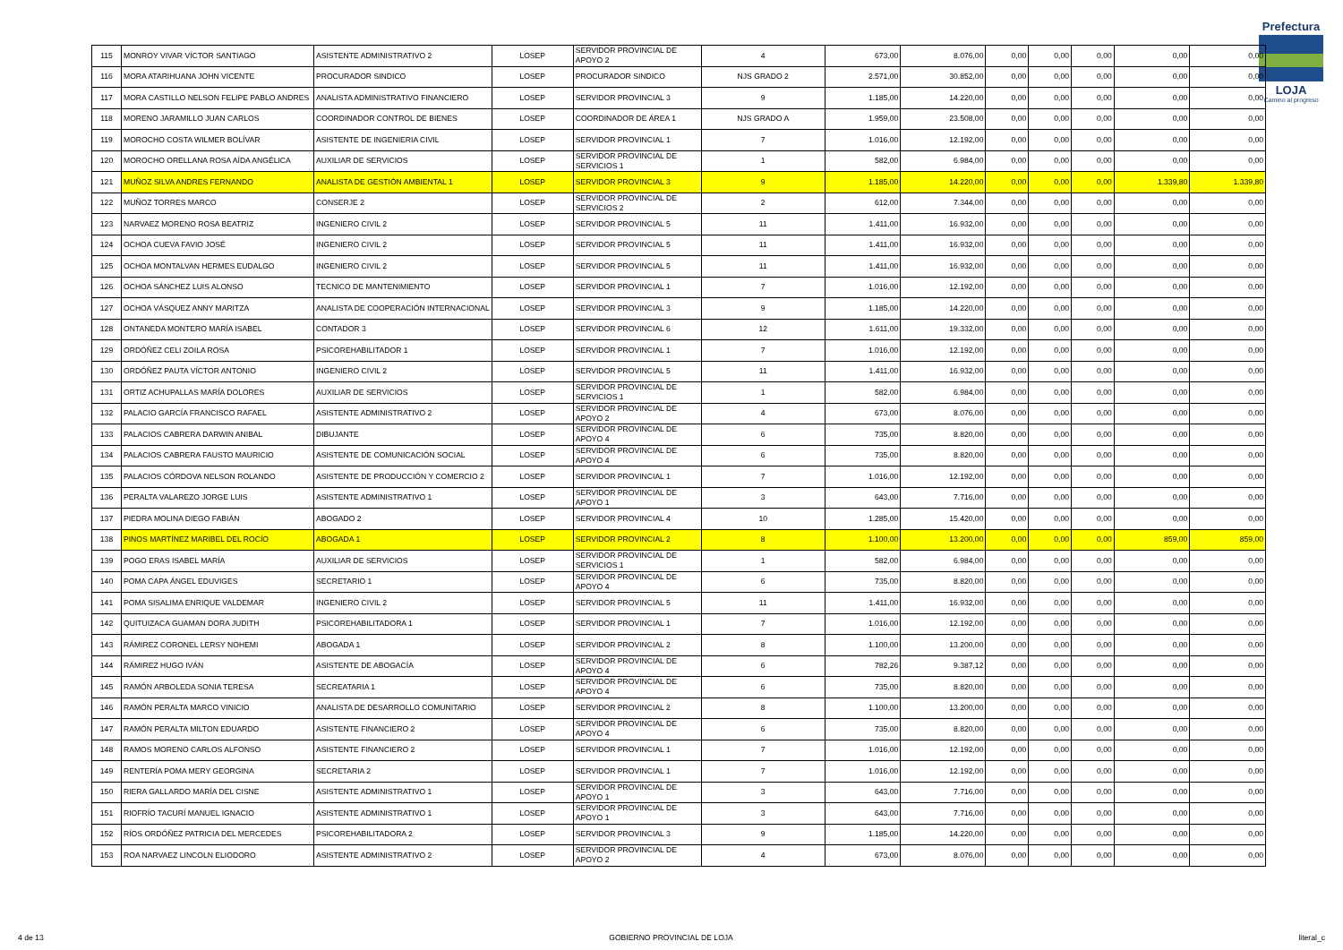Prefectura
LOJA
Camino al progreso
| 115 | MONROY VIVAR VÍCTOR SANTIAGO | ASISTENTE ADMINISTRATIVO 2 | LOSEP | SERVIDOR PROVINCIAL DE APOYO 2 | 4 | 673,00 | 8.076,00 | 0,00 | 0,00 | 0,00 | 0,00 | 0,00 |
| 116 | MORA ATARIHUANA JOHN VICENTE | PROCURADOR SINDICO | LOSEP | PROCURADOR SINDICO | NJS GRADO 2 | 2.571,00 | 30.852,00 | 0,00 | 0,00 | 0,00 | 0,00 | 0,00 |
| 117 | MORA CASTILLO NELSON FELIPE PABLO ANDRES | ANALISTA ADMINISTRATIVO FINANCIERO | LOSEP | SERVIDOR PROVINCIAL 3 | 9 | 1.185,00 | 14.220,00 | 0,00 | 0,00 | 0,00 | 0,00 | 0,00 |
| 118 | MORENO JARAMILLO JUAN CARLOS | COORDINADOR CONTROL DE BIENES | LOSEP | COORDINADOR DE ÁREA 1 | NJS GRADO A | 1.959,00 | 23.508,00 | 0,00 | 0,00 | 0,00 | 0,00 | 0,00 |
| 119 | MOROCHO COSTA WILMER BOLÍVAR | ASISTENTE DE INGENIERIA CIVIL | LOSEP | SERVIDOR PROVINCIAL 1 | 7 | 1.016,00 | 12.192,00 | 0,00 | 0,00 | 0,00 | 0,00 | 0,00 |
| 120 | MOROCHO ORELLANA ROSA AÍDA ANGÉLICA | AUXILIAR DE SERVICIOS | LOSEP | SERVIDOR PROVINCIAL DE SERVICIOS 1 | 1 | 582,00 | 6.984,00 | 0,00 | 0,00 | 0,00 | 0,00 | 0,00 |
| 121 | MUÑOZ SILVA ANDRES FERNANDO | ANALISTA DE GESTIÓN AMBIENTAL 1 | LOSEP | SERVIDOR PROVINCIAL 3 | 9 | 1.185,00 | 14.220,00 | 0,00 | 0,00 | 0,00 | 1.339,80 | 1.339,80 |
| 122 | MUÑOZ TORRES MARCO | CONSERJE 2 | LOSEP | SERVIDOR PROVINCIAL DE SERVICIOS 2 | 2 | 612,00 | 7.344,00 | 0,00 | 0,00 | 0,00 | 0,00 | 0,00 |
| 123 | NARVAEZ MORENO ROSA BEATRIZ | INGENIERO CIVIL 2 | LOSEP | SERVIDOR PROVINCIAL 5 | 11 | 1.411,00 | 16.932,00 | 0,00 | 0,00 | 0,00 | 0,00 | 0,00 |
| 124 | OCHOA CUEVA FAVIO JOSÉ | INGENIERO CIVIL 2 | LOSEP | SERVIDOR PROVINCIAL 5 | 11 | 1.411,00 | 16.932,00 | 0,00 | 0,00 | 0,00 | 0,00 | 0,00 |
| 125 | OCHOA MONTALVAN HERMES EUDALGO | INGENIERO CIVIL 2 | LOSEP | SERVIDOR PROVINCIAL 5 | 11 | 1.411,00 | 16.932,00 | 0,00 | 0,00 | 0,00 | 0,00 | 0,00 |
| 126 | OCHOA SÁNCHEZ LUIS ALONSO | TECNICO DE MANTENIMIENTO | LOSEP | SERVIDOR PROVINCIAL 1 | 7 | 1.016,00 | 12.192,00 | 0,00 | 0,00 | 0,00 | 0,00 | 0,00 |
| 127 | OCHOA VÁSQUEZ ANNY MARITZA | ANALISTA DE COOPERACIÓN INTERNACIONAL | LOSEP | SERVIDOR PROVINCIAL 3 | 9 | 1.185,00 | 14.220,00 | 0,00 | 0,00 | 0,00 | 0,00 | 0,00 |
| 128 | ONTANEDA MONTERO MARÍA ISABEL | CONTADOR 3 | LOSEP | SERVIDOR PROVINCIAL 6 | 12 | 1.611,00 | 19.332,00 | 0,00 | 0,00 | 0,00 | 0,00 | 0,00 |
| 129 | ORDÓÑEZ CELI ZOILA ROSA | PSICOREHABILITADOR 1 | LOSEP | SERVIDOR PROVINCIAL 1 | 7 | 1.016,00 | 12.192,00 | 0,00 | 0,00 | 0,00 | 0,00 | 0,00 |
| 130 | ORDÓÑEZ PAUTA VÍCTOR ANTONIO | INGENIERO CIVIL 2 | LOSEP | SERVIDOR PROVINCIAL 5 | 11 | 1.411,00 | 16.932,00 | 0,00 | 0,00 | 0,00 | 0,00 | 0,00 |
| 131 | ORTIZ ACHUPALLAS MARÍA DOLORES | AUXILIAR DE SERVICIOS | LOSEP | SERVIDOR PROVINCIAL DE SERVICIOS 1 | 1 | 582,00 | 6.984,00 | 0,00 | 0,00 | 0,00 | 0,00 | 0,00 |
| 132 | PALACIO GARCÍA FRANCISCO RAFAEL | ASISTENTE ADMINISTRATIVO 2 | LOSEP | SERVIDOR PROVINCIAL DE APOYO 2 | 4 | 673,00 | 8.076,00 | 0,00 | 0,00 | 0,00 | 0,00 | 0,00 |
| 133 | PALACIOS CABRERA DARWIN ANIBAL | DIBUJANTE | LOSEP | SERVIDOR PROVINCIAL DE APOYO 4 | 6 | 735,00 | 8.820,00 | 0,00 | 0,00 | 0,00 | 0,00 | 0,00 |
| 134 | PALACIOS CABRERA FAUSTO MAURICIO | ASISTENTE DE COMUNICACIÓN SOCIAL | LOSEP | SERVIDOR PROVINCIAL DE APOYO 4 | 6 | 735,00 | 8.820,00 | 0,00 | 0,00 | 0,00 | 0,00 | 0,00 |
| 135 | PALACIOS CÓRDOVA NELSON ROLANDO | ASISTENTE DE PRODUCCIÓN Y COMERCIO 2 | LOSEP | SERVIDOR PROVINCIAL 1 | 7 | 1.016,00 | 12.192,00 | 0,00 | 0,00 | 0,00 | 0,00 | 0,00 |
| 136 | PERALTA VALAREZO JORGE LUIS | ASISTENTE ADMINISTRATIVO 1 | LOSEP | SERVIDOR PROVINCIAL DE APOYO 1 | 3 | 643,00 | 7.716,00 | 0,00 | 0,00 | 0,00 | 0,00 | 0,00 |
| 137 | PIEDRA MOLINA DIEGO FABIÁN | ABOGADO 2 | LOSEP | SERVIDOR PROVINCIAL 4 | 10 | 1.285,00 | 15.420,00 | 0,00 | 0,00 | 0,00 | 0,00 | 0,00 |
| 138 | PINOS MARTÍNEZ MARIBEL DEL ROCÍO | ABOGADA 1 | LOSEP | SERVIDOR PROVINCIAL 2 | 8 | 1.100,00 | 13.200,00 | 0,00 | 0,00 | 0,00 | 859,00 | 859,00 |
| 139 | POGO ERAS ISABEL MARÍA | AUXILIAR DE SERVICIOS | LOSEP | SERVIDOR PROVINCIAL DE SERVICIOS 1 | 1 | 582,00 | 6.984,00 | 0,00 | 0,00 | 0,00 | 0,00 | 0,00 |
| 140 | POMA CAPA ÁNGEL EDUVIGES | SECRETARIO 1 | LOSEP | SERVIDOR PROVINCIAL DE APOYO 4 | 6 | 735,00 | 8.820,00 | 0,00 | 0,00 | 0,00 | 0,00 | 0,00 |
| 141 | POMA SISALIMA ENRIQUE VALDEMAR | INGENIERO CIVIL 2 | LOSEP | SERVIDOR PROVINCIAL 5 | 11 | 1.411,00 | 16.932,00 | 0,00 | 0,00 | 0,00 | 0,00 | 0,00 |
| 142 | QUITUIZACA GUAMAN DORA JUDITH | PSICOREHABILITADORA 1 | LOSEP | SERVIDOR PROVINCIAL 1 | 7 | 1.016,00 | 12.192,00 | 0,00 | 0,00 | 0,00 | 0,00 | 0,00 |
| 143 | RÁMIREZ CORONEL LERSY NOHEMI | ABOGADA 1 | LOSEP | SERVIDOR PROVINCIAL 2 | 8 | 1.100,00 | 13.200,00 | 0,00 | 0,00 | 0,00 | 0,00 | 0,00 |
| 144 | RÁMIREZ HUGO IVÁN | ASISTENTE DE ABOGACÍA | LOSEP | SERVIDOR PROVINCIAL DE APOYO 4 | 6 | 782,26 | 9.387,12 | 0,00 | 0,00 | 0,00 | 0,00 | 0,00 |
| 145 | RAMÓN ARBOLEDA SONIA TERESA | SECREATARIA 1 | LOSEP | SERVIDOR PROVINCIAL DE APOYO 4 | 6 | 735,00 | 8.820,00 | 0,00 | 0,00 | 0,00 | 0,00 | 0,00 |
| 146 | RAMÓN PERALTA MARCO VINICIO | ANALISTA DE DESARROLLO COMUNITARIO | LOSEP | SERVIDOR PROVINCIAL 2 | 8 | 1.100,00 | 13.200,00 | 0,00 | 0,00 | 0,00 | 0,00 | 0,00 |
| 147 | RAMÓN PERALTA MILTON EDUARDO | ASISTENTE FINANCIERO 2 | LOSEP | SERVIDOR PROVINCIAL DE APOYO 4 | 6 | 735,00 | 8.820,00 | 0,00 | 0,00 | 0,00 | 0,00 | 0,00 |
| 148 | RAMOS MORENO CARLOS ALFONSO | ASISTENTE FINANCIERO 2 | LOSEP | SERVIDOR PROVINCIAL 1 | 7 | 1.016,00 | 12.192,00 | 0,00 | 0,00 | 0,00 | 0,00 | 0,00 |
| 149 | RENTERÍA POMA MERY GEORGINA | SECRETARIA 2 | LOSEP | SERVIDOR PROVINCIAL 1 | 7 | 1.016,00 | 12.192,00 | 0,00 | 0,00 | 0,00 | 0,00 | 0,00 |
| 150 | RIERA GALLARDO MARÍA DEL CISNE | ASISTENTE ADMINISTRATIVO 1 | LOSEP | SERVIDOR PROVINCIAL DE APOYO 1 | 3 | 643,00 | 7.716,00 | 0,00 | 0,00 | 0,00 | 0,00 | 0,00 |
| 151 | RIOFRÍO TACURÍ MANUEL IGNACIO | ASISTENTE ADMINISTRATIVO 1 | LOSEP | SERVIDOR PROVINCIAL DE APOYO 1 | 3 | 643,00 | 7.716,00 | 0,00 | 0,00 | 0,00 | 0,00 | 0,00 |
| 152 | RÍOS ORDÓÑEZ PATRICIA DEL MERCEDES | PSICOREHABILITADORA 2 | LOSEP | SERVIDOR PROVINCIAL 3 | 9 | 1.185,00 | 14.220,00 | 0,00 | 0,00 | 0,00 | 0,00 | 0,00 |
| 153 | ROA NARVAEZ LINCOLN ELIODORO | ASISTENTE ADMINISTRATIVO 2 | LOSEP | SERVIDOR PROVINCIAL DE APOYO 2 | 4 | 673,00 | 8.076,00 | 0,00 | 0,00 | 0,00 | 0,00 | 0,00 |
4 de 13 GOBIERNO PROVINCIAL DE LOJA literal_c